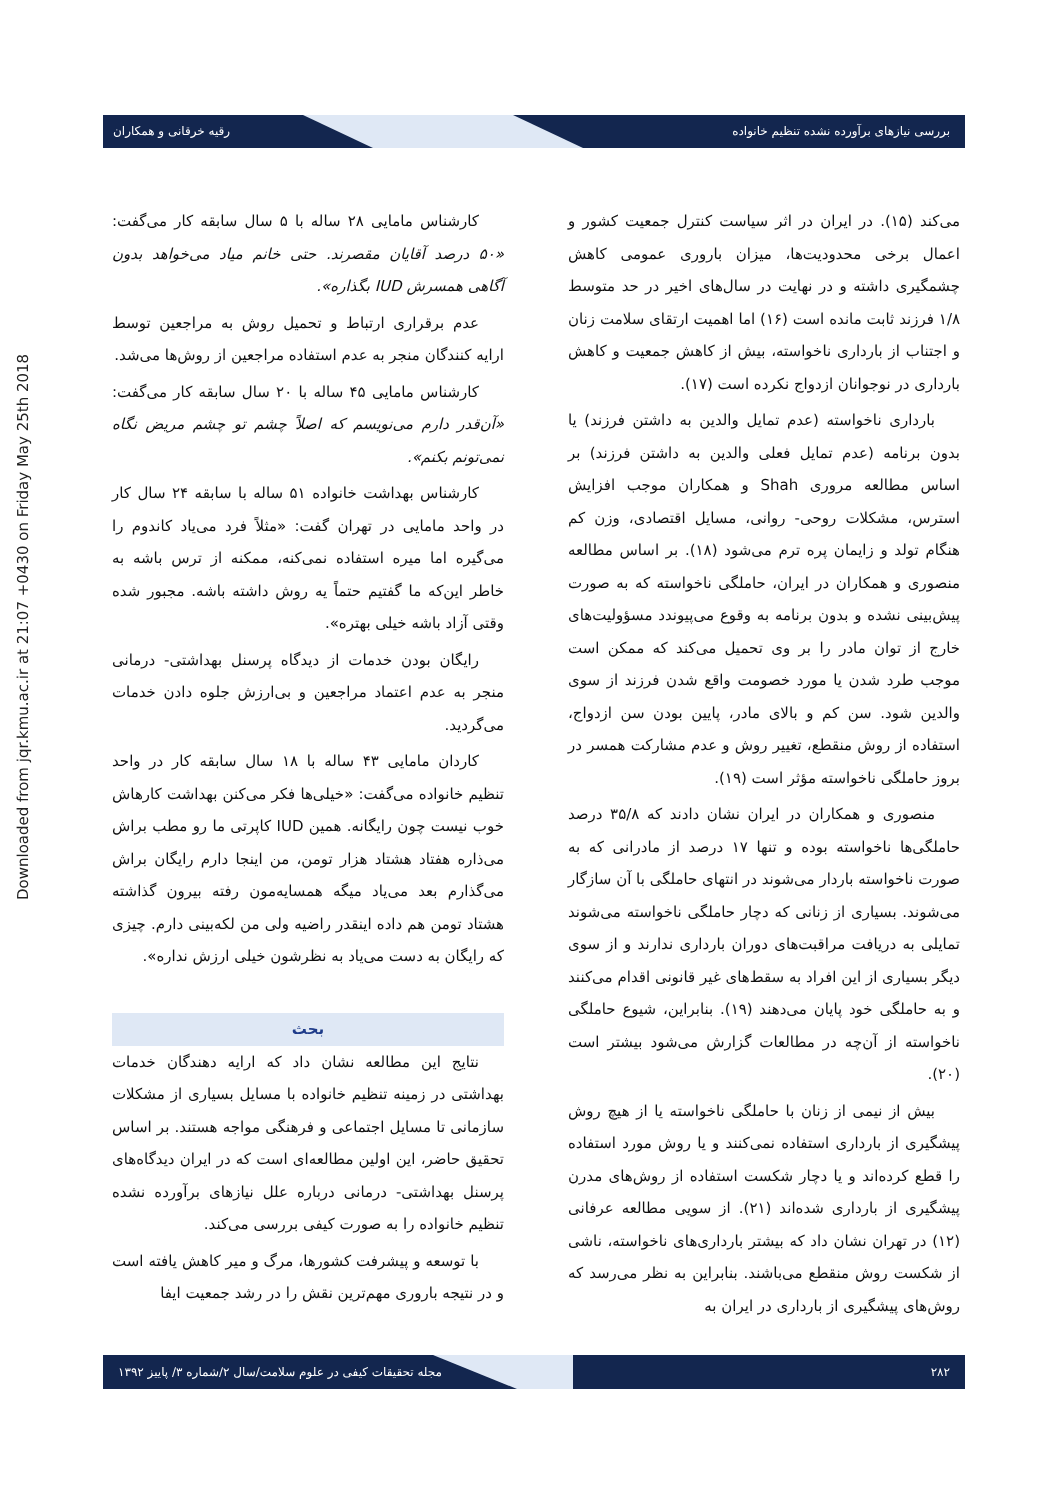بررسی نیازهای برآورده نشده تنظیم خانواده رقیه خرقانی و همکاران
Downloaded from jqr.kmu.ac.ir at 21:07 +0430 on Friday May 25th 2018
کارشناس مامایی ۲۸ ساله با ۵ سال سابقه کار می‌گفت: «۵۰ درصد آقایان مقصرند. حتی خانم میاد می‌خواهد بدون آگاهی همسرش IUD بگذاره».
عدم برقراری ارتباط و تحمیل روش به مراجعین توسط ارایه کنندگان منجر به عدم استفاده مراجعین از روش‌ها می‌شد.
کارشناس مامایی ۴۵ ساله با ۲۰ سال سابقه کار می‌گفت: «آن‌قدر دارم می‌نویسم که اصلاً چشم تو چشم مریض نگاه نمی‌تونم بکنم».
کارشناس بهداشت خانواده ۵۱ ساله با سابقه ۲۴ سال کار در واحد مامایی در تهران گفت: «مثلاً فرد می‌یاد کاندوم را می‌گیره اما میره استفاده نمی‌کنه، ممکنه از ترس باشه به خاطر این‌که ما گفتیم حتماً یه روش داشته باشه. مجبور شده وقتی آزاد باشه خیلی بهتره».
رایگان بودن خدمات از دیدگاه پرسنل بهداشتی- درمانی منجر به عدم اعتماد مراجعین و بی‌ارزش جلوه دادن خدمات می‌گردید.
کاردان مامایی ۴۳ ساله با ۱۸ سال سابقه کار در واحد تنظیم خانواده می‌گفت: «خیلی‌ها فکر می‌کنن بهداشت کارهاش خوب نیست چون رایگانه. همین IUD کاپرتی ما رو مطب براش می‌ذاره هفتاد هشتاد هزار تومن، من اینجا دارم رایگان براش می‌گذارم بعد می‌یاد میگه همسایه‌مون رفته بیرون گذاشته هشتاد تومن هم داده اینقدر راضیه ولی من لکه‌بینی دارم. چیزی که رایگان به دست می‌یاد به نظرشون خیلی ارزش نداره».
بحث
نتایج این مطالعه نشان داد که ارایه دهندگان خدمات بهداشتی در زمینه تنظیم خانواده با مسایل بسیاری از مشکلات سازمانی تا مسایل اجتماعی و فرهنگی مواجه هستند. بر اساس تحقیق حاضر، این اولین مطالعه‌ای است که در ایران دیدگاه‌های پرسنل بهداشتی- درمانی درباره علل نیازهای برآورده نشده تنظیم خانواده را به صورت کیفی بررسی می‌کند.
با توسعه و پیشرفت کشورها، مرگ و میر کاهش یافته است و در نتیجه باروری مهم‌ترین نقش را در رشد جمعیت ایفا
می‌کند (۱۵). در ایران در اثر سیاست کنترل جمعیت کشور و اعمال برخی محدودیت‌ها، میزان باروری عمومی کاهش چشمگیری داشته و در نهایت در سال‌های اخیر در حد متوسط ۱/۸ فرزند ثابت مانده است (۱۶) اما اهمیت ارتقای سلامت زنان و اجتناب از بارداری ناخواسته، بیش از کاهش جمعیت و کاهش بارداری در نوجوانان ازدواج نکرده است (۱۷).
بارداری ناخواسته (عدم تمایل والدین به داشتن فرزند) یا بدون برنامه (عدم تمایل فعلی والدین به داشتن فرزند) بر اساس مطالعه مروری Shah و همکاران موجب افزایش استرس، مشکلات روحی- روانی، مسایل اقتصادی، وزن کم هنگام تولد و زایمان پره ترم می‌شود (۱۸). بر اساس مطالعه منصوری و همکاران در ایران، حاملگی ناخواسته که به صورت پیش‌بینی نشده و بدون برنامه به وقوع می‌پیوندد مسؤولیت‌های خارج از توان مادر را بر وی تحمیل می‌کند که ممکن است موجب طرد شدن یا مورد خصومت واقع شدن فرزند از سوی والدین شود. سن کم و بالای مادر، پایین بودن سن ازدواج، استفاده از روش منقطع، تغییر روش و عدم مشارکت همسر در بروز حاملگی ناخواسته مؤثر است (۱۹).
منصوری و همکاران در ایران نشان دادند که ۳۵/۸ درصد حاملگی‌ها ناخواسته بوده و تنها ۱۷ درصد از مادرانی که به صورت ناخواسته باردار می‌شوند در انتهای حاملگی با آن سازگار می‌شوند. بسیاری از زنانی که دچار حاملگی ناخواسته می‌شوند تمایلی به دریافت مراقبت‌های دوران بارداری ندارند و از سوی دیگر بسیاری از این افراد به سقط‌های غیر قانونی اقدام می‌کنند و به حاملگی خود پایان می‌دهند (۱۹). بنابراین، شیوع حاملگی ناخواسته از آن‌چه در مطالعات گزارش می‌شود بیشتر است (۲۰).
بیش از نیمی از زنان با حاملگی ناخواسته یا از هیچ روش پیشگیری از بارداری استفاده نمی‌کنند و یا روش مورد استفاده را قطع کرده‌اند و یا دچار شکست استفاده از روش‌های مدرن پیشگیری از بارداری شده‌اند (۲۱). از سویی مطالعه عرفانی (۱۲) در تهران نشان داد که بیشتر بارداری‌های ناخواسته، ناشی از شکست روش منقطع می‌باشند. بنابراین به نظر می‌رسد که روش‌های پیشگیری از بارداری در ایران به
۲۸۲ مجله تحقیقات کیفی در علوم سلامت/سال ۲/شماره ۳/ پاییز ۱۳۹۲